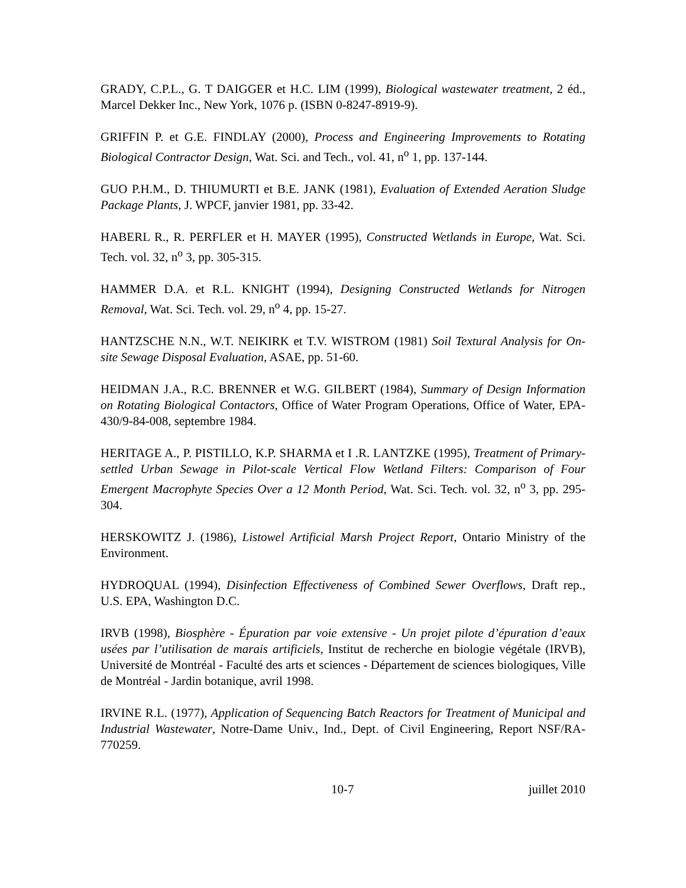GRADY, C.P.L., G. T DAIGGER et H.C. LIM (1999), Biological wastewater treatment, 2 éd., Marcel Dekker Inc., New York, 1076 p. (ISBN 0-8247-8919-9).
GRIFFIN P. et G.E. FINDLAY (2000), Process and Engineering Improvements to Rotating Biological Contractor Design, Wat. Sci. and Tech., vol. 41, n<sup>o</sup> 1, pp. 137-144.
GUO P.H.M., D. THIUMURTI et B.E. JANK (1981), Evaluation of Extended Aeration Sludge Package Plants, J. WPCF, janvier 1981, pp. 33-42.
HABERL R., R. PERFLER et H. MAYER (1995), Constructed Wetlands in Europe, Wat. Sci. Tech. vol. 32, n<sup>o</sup> 3, pp. 305-315.
HAMMER D.A. et R.L. KNIGHT (1994), Designing Constructed Wetlands for Nitrogen Removal, Wat. Sci. Tech. vol. 29, n<sup>o</sup> 4, pp. 15-27.
HANTZSCHE N.N., W.T. NEIKIRK et T.V. WISTROM (1981) Soil Textural Analysis for On-site Sewage Disposal Evaluation, ASAE, pp. 51-60.
HEIDMAN J.A., R.C. BRENNER et W.G. GILBERT (1984), Summary of Design Information on Rotating Biological Contactors, Office of Water Program Operations, Office of Water, EPA-430/9-84-008, septembre 1984.
HERITAGE A., P. PISTILLO, K.P. SHARMA et I .R. LANTZKE (1995), Treatment of Primary-settled Urban Sewage in Pilot-scale Vertical Flow Wetland Filters: Comparison of Four Emergent Macrophyte Species Over a 12 Month Period, Wat. Sci. Tech. vol. 32, n<sup>o</sup> 3, pp. 295-304.
HERSKOWITZ J. (1986), Listowel Artificial Marsh Project Report, Ontario Ministry of the Environment.
HYDROQUAL (1994), Disinfection Effectiveness of Combined Sewer Overflows, Draft rep., U.S. EPA, Washington D.C.
IRVB (1998), Biosphère - Épuration par voie extensive - Un projet pilote d’épuration d’eaux usées par l’utilisation de marais artificiels, Institut de recherche en biologie végétale (IRVB), Université de Montréal - Faculté des arts et sciences - Département de sciences biologiques, Ville de Montréal - Jardin botanique, avril 1998.
IRVINE R.L. (1977), Application of Sequencing Batch Reactors for Treatment of Municipal and Industrial Wastewater, Notre-Dame Univ., Ind., Dept. of Civil Engineering, Report NSF/RA-770259.
10-7 juillet 2010